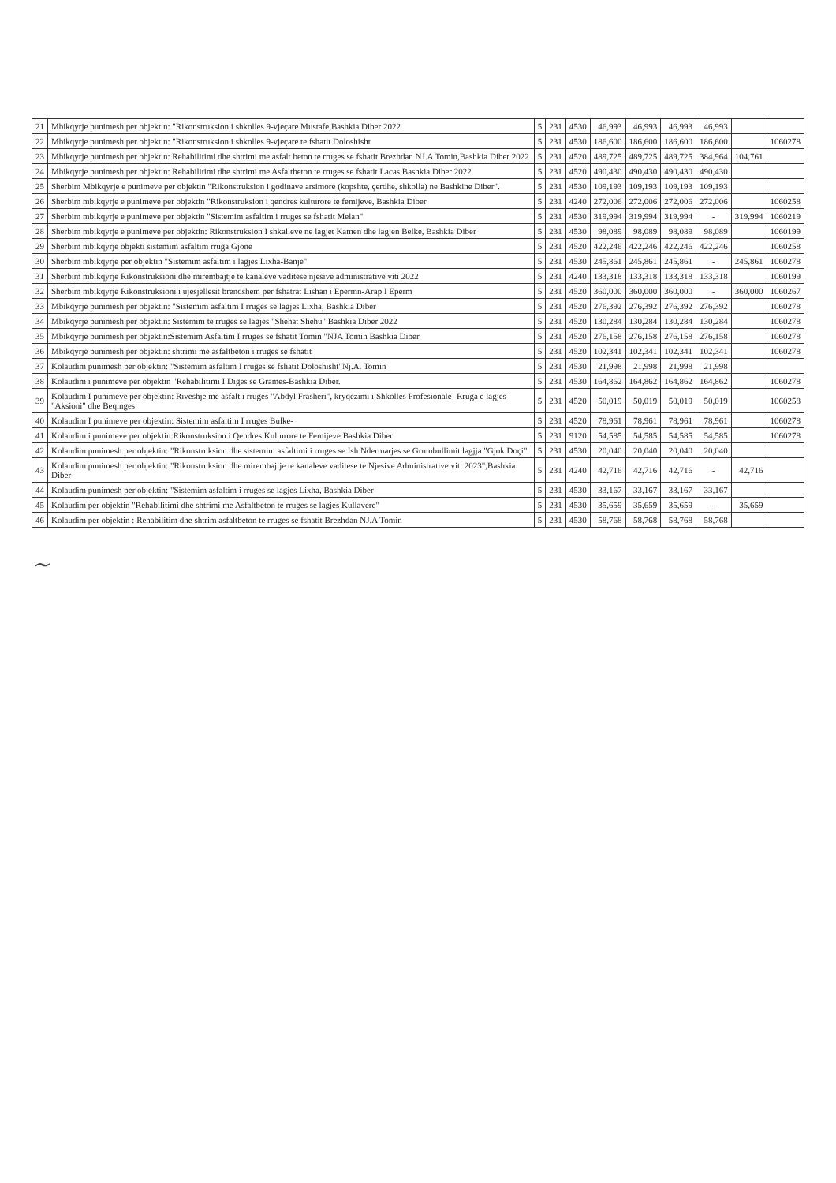| 21 | Mbikqyrje punimesh per objektin: "Rikonstruksion i shkolles 9-vjeçare Mustafe,Bashkia Diber 2022 | 5 | 231 | 4530 | 46,993 | 46,993 | 46,993 | 46,993 | | |
| 22 | Mbikqyrje punimesh per objektin: "Rikonstruksion i shkolles 9-vjeçare te fshatit Doloshisht | 5 | 231 | 4530 | 186,600 | 186,600 | 186,600 | 186,600 | | 1060278 |
| 23 | Mbikqyrje punimesh per objektin: Rehabilitimi dhe shtrimi me asfalt beton te rruges se fshatit Brezhdan NJ.A Tomin,Bashkia Diber 2022 | 5 | 231 | 4520 | 489,725 | 489,725 | 489,725 | 384,964 | 104,761 | |
| 24 | Mbikqyrje punimesh per objektin: Rehabilitimi dhe shtrimi me Asfaltbeton te rruges se fshatit Lacas Bashkia Diber 2022 | 5 | 231 | 4520 | 490,430 | 490,430 | 490,430 | 490,430 | | |
| 25 | Sherbim Mbikqyrje e punimeve per objektin "Rikonstruksion i godinave arsimore (kopshte, çerdhe, shkolla) ne Bashkine Diber". | 5 | 231 | 4530 | 109,193 | 109,193 | 109,193 | 109,193 | | |
| 26 | Sherbim mbikqyrje e punimeve per objektin "Rikonstruksion i qendres kulturore te femijeve, Bashkia Diber | 5 | 231 | 4240 | 272,006 | 272,006 | 272,006 | 272,006 | | 1060258 |
| 27 | Sherbim mbikqyrje e punimeve per objektin "Sistemim asfaltim i rruges se fshatit Melan" | 5 | 231 | 4530 | 319,994 | 319,994 | 319,994 | - | 319,994 | 1060219 |
| 28 | Sherbim mbikqyrje e punimeve per objektin: Rikonstruksion I shkalleve ne lagjet Kamen dhe lagjen Belke, Bashkia Diber | 5 | 231 | 4530 | 98,089 | 98,089 | 98,089 | 98,089 | | 1060199 |
| 29 | Sherbim mbikqyrje objekti sistemim asfaltim rruga Gjone | 5 | 231 | 4520 | 422,246 | 422,246 | 422,246 | 422,246 | | 1060258 |
| 30 | Sherbim mbikqyrje per objektin "Sistemim asfaltim i lagjes Lixha-Banje" | 5 | 231 | 4530 | 245,861 | 245,861 | 245,861 | - | 245,861 | 1060278 |
| 31 | Sherbim mbikqyrje Rikonstruksioni dhe mirembajtje te kanaleve vaditese njesive administrative viti 2022 | 5 | 231 | 4240 | 133,318 | 133,318 | 133,318 | 133,318 | | 1060199 |
| 32 | Sherbim mbikqyrje Rikonstruksioni i ujesjellesit brendshem per fshatrat Lishan i Epermn-Arap I Eperm | 5 | 231 | 4520 | 360,000 | 360,000 | 360,000 | - | 360,000 | 1060267 |
| 33 | Mbikqyrje punimesh per objektin: "Sistemim asfaltim I rruges se lagjes Lixha, Bashkia Diber | 5 | 231 | 4520 | 276,392 | 276,392 | 276,392 | 276,392 | | 1060278 |
| 34 | Mbikqyrje punimesh per objektin: Sistemim te rruges se lagjes "Shehat Shehu" Bashkia Diber 2022 | 5 | 231 | 4520 | 130,284 | 130,284 | 130,284 | 130,284 | | 1060278 |
| 35 | Mbikqyrje punimesh per objektin:Sistemim Asfaltim I rruges se fshatit Tomin "NJA Tomin Bashkia Diber | 5 | 231 | 4520 | 276,158 | 276,158 | 276,158 | 276,158 | | 1060278 |
| 36 | Mbikqyrje punimesh per objektin: shtrimi me asfaltbeton i rruges se fshatit | 5 | 231 | 4520 | 102,341 | 102,341 | 102,341 | 102,341 | | 1060278 |
| 37 | Kolaudim punimesh per objektin: "Sistemim asfaltim I rruges se fshatit Doloshisht"Nj.A. Tomin | 5 | 231 | 4530 | 21,998 | 21,998 | 21,998 | 21,998 | | |
| 38 | Kolaudim i punimeve per objektin "Rehabilitimi I Diges se Grames-Bashkia Diber. | 5 | 231 | 4530 | 164,862 | 164,862 | 164,862 | 164,862 | | 1060278 |
| 39 | Kolaudim I punimeve per objektin: Riveshje me asfalt i rruges "Abdyl Frasheri", kryqezimi i Shkolles Profesionale- Rruga e lagjes "Aksioni" dhe Beqinges | 5 | 231 | 4520 | 50,019 | 50,019 | 50,019 | 50,019 | | 1060258 |
| 40 | Kolaudim I punimeve per objektin: Sistemim asfaltim I rruges Bulke- | 5 | 231 | 4520 | 78,961 | 78,961 | 78,961 | 78,961 | | 1060278 |
| 41 | Kolaudim i punimeve per objektin:Rikonstruksion i Qendres Kulturore te Femijeve Bashkia Diber | 5 | 231 | 9120 | 54,585 | 54,585 | 54,585 | 54,585 | | 1060278 |
| 42 | Kolaudim punimesh per objektin: "Rikonstruksion dhe sistemim asfaltimi i rruges se Ish Ndermarjes se Grumbullimit lagjja "Gjok Doçi" | 5 | 231 | 4530 | 20,040 | 20,040 | 20,040 | 20,040 | | |
| 43 | Kolaudim punimesh per objektin: "Rikonstruksion dhe mirembajtje te kanaleve vaditese te Njesive Administrative viti 2023",Bashkia Diber | 5 | 231 | 4240 | 42,716 | 42,716 | 42,716 | - | 42,716 | |
| 44 | Kolaudim punimesh per objektin: "Sistemim asfaltim i rruges se lagjes Lixha, Bashkia Diber | 5 | 231 | 4530 | 33,167 | 33,167 | 33,167 | 33,167 | | |
| 45 | Kolaudim per objektin "Rehabilitimi dhe shtrimi me Asfaltbeton te rruges se lagjes Kullavere" | 5 | 231 | 4530 | 35,659 | 35,659 | 35,659 | - | 35,659 | |
| 46 | Kolaudim per objektin : Rehabilitim dhe shtrim asfaltbeton te rruges se fshatit Brezhdan NJ.A Tomin | 5 | 231 | 4530 | 58,768 | 58,768 | 58,768 | 58,768 | | |
~